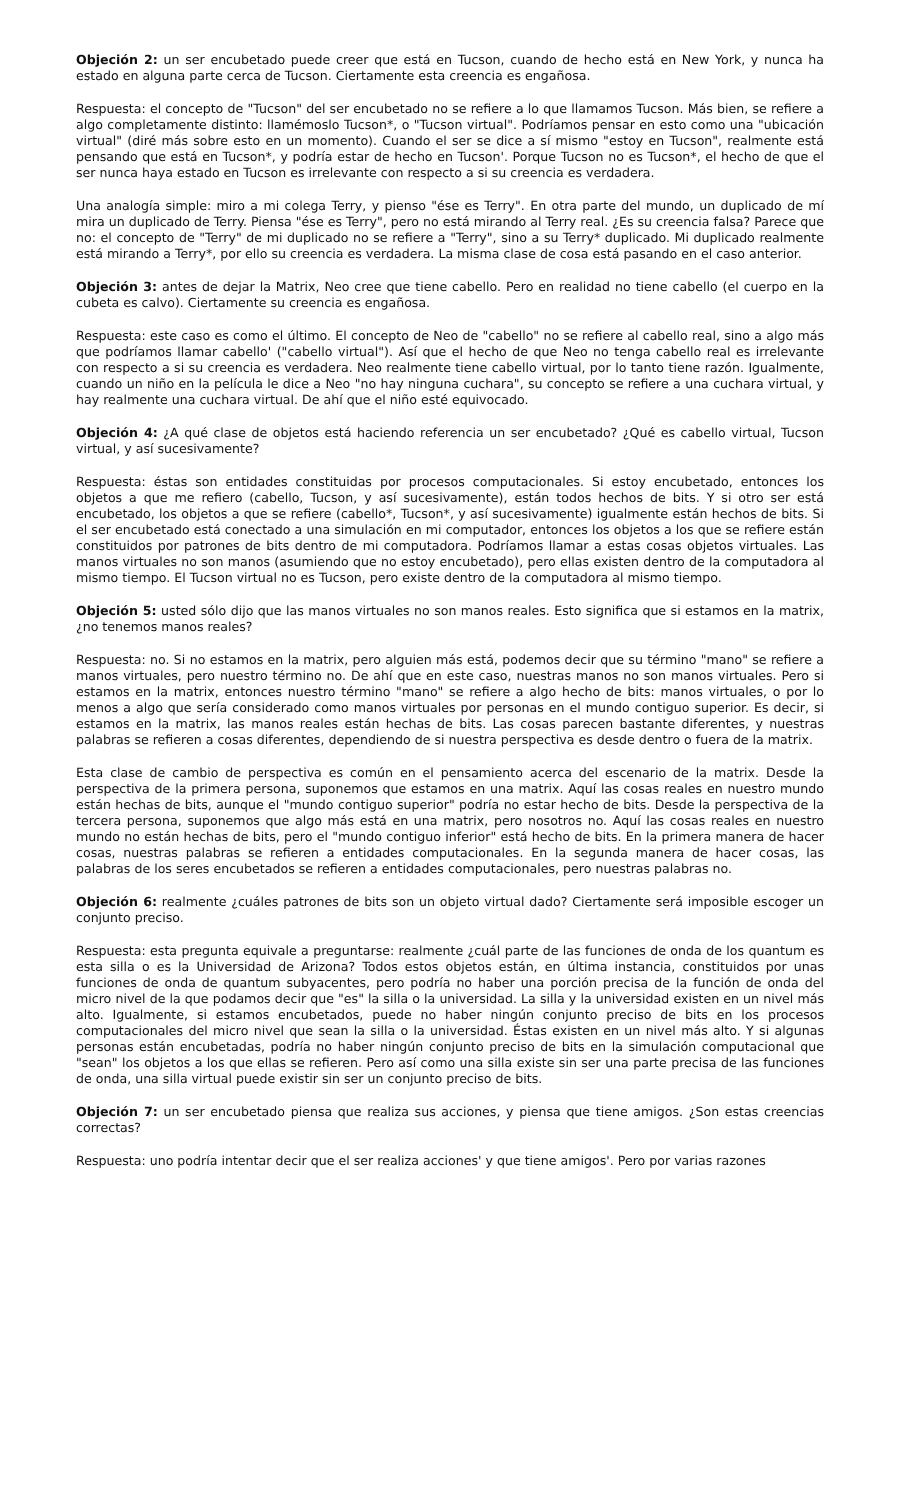Objeción 2: un ser encubetado puede creer que está en Tucson, cuando de hecho está en New York, y nunca ha estado en alguna parte cerca de Tucson. Ciertamente esta creencia es engañosa.
Respuesta: el concepto de "Tucson" del ser encubetado no se refiere a lo que llamamos Tucson. Más bien, se refiere a algo completamente distinto: llamémoslo Tucson*, o "Tucson virtual". Podríamos pensar en esto como una "ubicación virtual" (diré más sobre esto en un momento). Cuando el ser se dice a sí mismo "estoy en Tucson", realmente está pensando que está en Tucson*, y podría estar de hecho en Tucson'. Porque Tucson no es Tucson*, el hecho de que el ser nunca haya estado en Tucson es irrelevante con respecto a si su creencia es verdadera.
Una analogía simple: miro a mi colega Terry, y pienso "ése es Terry". En otra parte del mundo, un duplicado de mí mira un duplicado de Terry. Piensa "ése es Terry", pero no está mirando al Terry real. ¿Es su creencia falsa? Parece que no: el concepto de "Terry" de mi duplicado no se refiere a "Terry", sino a su Terry* duplicado. Mi duplicado realmente está mirando a Terry*, por ello su creencia es verdadera. La misma clase de cosa está pasando en el caso anterior.
Objeción 3: antes de dejar la Matrix, Neo cree que tiene cabello. Pero en realidad no tiene cabello (el cuerpo en la cubeta es calvo). Ciertamente su creencia es engañosa.
Respuesta: este caso es como el último. El concepto de Neo de "cabello" no se refiere al cabello real, sino a algo más que podríamos llamar cabello' ("cabello virtual"). Así que el hecho de que Neo no tenga cabello real es irrelevante con respecto a si su creencia es verdadera. Neo realmente tiene cabello virtual, por lo tanto tiene razón. Igualmente, cuando un niño en la película le dice a Neo "no hay ninguna cuchara", su concepto se refiere a una cuchara virtual, y hay realmente una cuchara virtual. De ahí que el niño esté equivocado.
Objeción 4: ¿A qué clase de objetos está haciendo referencia un ser encubetado? ¿Qué es cabello virtual, Tucson virtual, y así sucesivamente?
Respuesta: éstas son entidades constituidas por procesos computacionales. Si estoy encubetado, entonces los objetos a que me refiero (cabello, Tucson, y así sucesivamente), están todos hechos de bits. Y si otro ser está encubetado, los objetos a que se refiere (cabello*, Tucson*, y así sucesivamente) igualmente están hechos de bits. Si el ser encubetado está conectado a una simulación en mi computador, entonces los objetos a los que se refiere están constituidos por patrones de bits dentro de mi computadora. Podríamos llamar a estas cosas objetos virtuales. Las manos virtuales no son manos (asumiendo que no estoy encubetado), pero ellas existen dentro de la computadora al mismo tiempo. El Tucson virtual no es Tucson, pero existe dentro de la computadora al mismo tiempo.
Objeción 5: usted sólo dijo que las manos virtuales no son manos reales. Esto significa que si estamos en la matrix, ¿no tenemos manos reales?
Respuesta: no. Si no estamos en la matrix, pero alguien más está, podemos decir que su término "mano" se refiere a manos virtuales, pero nuestro término no. De ahí que en este caso, nuestras manos no son manos virtuales. Pero si estamos en la matrix, entonces nuestro término "mano" se refiere a algo hecho de bits: manos virtuales, o por lo menos a algo que sería considerado como manos virtuales por personas en el mundo contiguo superior. Es decir, si estamos en la matrix, las manos reales están hechas de bits. Las cosas parecen bastante diferentes, y nuestras palabras se refieren a cosas diferentes, dependiendo de si nuestra perspectiva es desde dentro o fuera de la matrix.
Esta clase de cambio de perspectiva es común en el pensamiento acerca del escenario de la matrix. Desde la perspectiva de la primera persona, suponemos que estamos en una matrix. Aquí las cosas reales en nuestro mundo están hechas de bits, aunque el "mundo contiguo superior" podría no estar hecho de bits. Desde la perspectiva de la tercera persona, suponemos que algo más está en una matrix, pero nosotros no. Aquí las cosas reales en nuestro mundo no están hechas de bits, pero el "mundo contiguo inferior" está hecho de bits. En la primera manera de hacer cosas, nuestras palabras se refieren a entidades computacionales. En la segunda manera de hacer cosas, las palabras de los seres encubetados se refieren a entidades computacionales, pero nuestras palabras no.
Objeción 6: realmente ¿cuáles patrones de bits son un objeto virtual dado? Ciertamente será imposible escoger un conjunto preciso.
Respuesta: esta pregunta equivale a preguntarse: realmente ¿cuál parte de las funciones de onda de los quantum es esta silla o es la Universidad de Arizona? Todos estos objetos están, en última instancia, constituidos por unas funciones de onda de quantum subyacentes, pero podría no haber una porción precisa de la función de onda del micro nivel de la que podamos decir que "es" la silla o la universidad. La silla y la universidad existen en un nivel más alto. Igualmente, si estamos encubetados, puede no haber ningún conjunto preciso de bits en los procesos computacionales del micro nivel que sean la silla o la universidad. Éstas existen en un nivel más alto. Y si algunas personas están encubetadas, podría no haber ningún conjunto preciso de bits en la simulación computacional que "sean" los objetos a los que ellas se refieren. Pero así como una silla existe sin ser una parte precisa de las funciones de onda, una silla virtual puede existir sin ser un conjunto preciso de bits.
Objeción 7: un ser encubetado piensa que realiza sus acciones, y piensa que tiene amigos. ¿Son estas creencias correctas?
Respuesta: uno podría intentar decir que el ser realiza acciones' y que tiene amigos'. Pero por varias razones